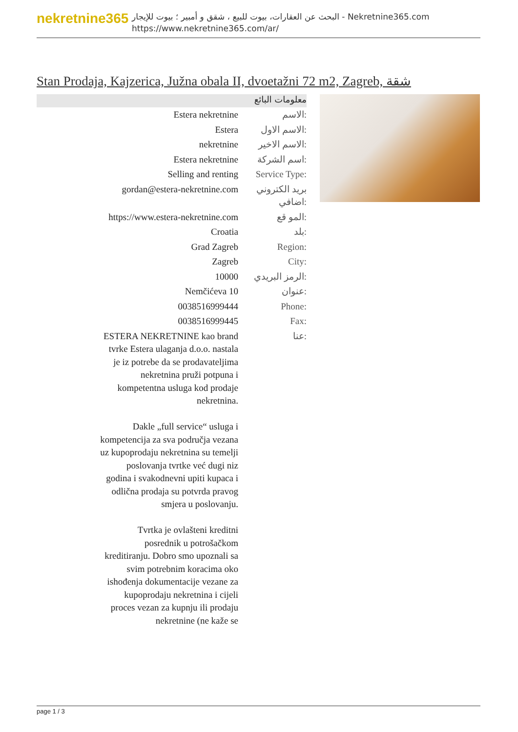nekretnine365
البحث عن العقارات، بيوت للبيع ، شقق و أمبير ؛ بيوت للإيجار - Nekretnine365.com
https://www.nekretnine365.com/ar/
Stan Prodaja, Kajzerica, Južna obala II, dvoetažni 72 m2, Zagreb, شقة
معلومات البائع
| Estera nekretnine | الاسم: |
| Estera | الاسم الاول: |
| nekretnine | الاسم الاخير: |
| Estera nekretnine | اسم الشركة: |
| Selling and renting | Service Type: |
| gordan@estera-nekretnine.com | بريد الكتروني اضافي: |
| https://www.estera-nekretnine.com | المو قع: |
| Croatia | بلد: |
| Grad Zagreb | Region: |
| Zagreb | City: |
| 10000 | الرمز البريدي: |
| Nemčićeva 10 | عنوان: |
| 0038516999444 | Phone: |
| 0038516999445 | Fax: |
| ESTERA NEKRETNINE kao brand tvrke Estera ulaganja d.o.o. nastala je iz potrebe da se prodavateljima nekretnina pruži potpuna i kompetentna usluga kod prodaje nekretnina. Dakle „full service“ usluga i kompetencija za sva područja vezana uz kupoprodaju nekretnina su temelji poslovanja tvrtke već dugi niz godina i svakodnevni upiti kupaca i odlična prodaja su potvrda pravog smjera u poslovanju. Tvrtka je ovlašteni kreditni posrednik u potrošačkom kreditiranju. Dobro smo upoznali sa svim potrebnim koracima oko ishođenja dokumentacije vezane za kupoprodaju nekretnina i cijeli proces vezan za kupnju ili prodaju nekretnine (ne kaže se | عنا: |
page 1 / 3